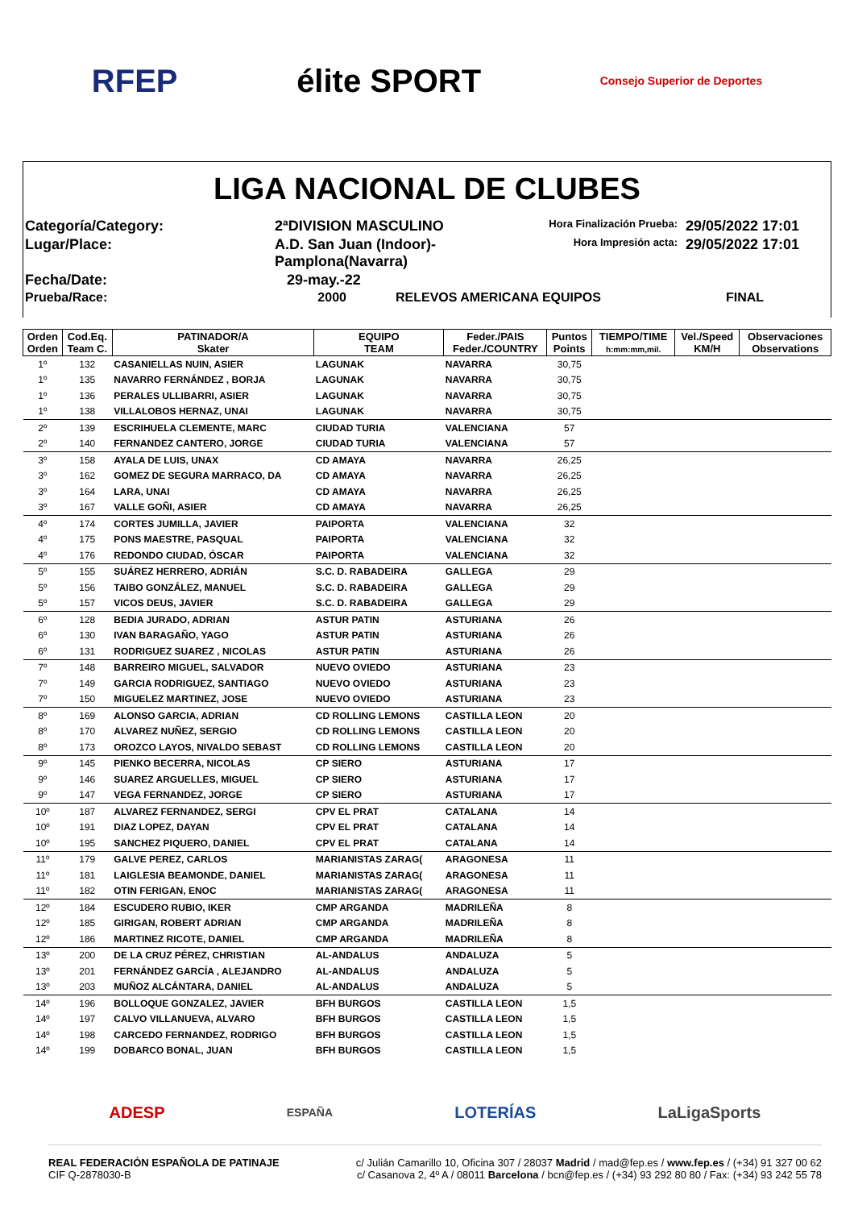RFEP élite SPORT Consejo Superior de Deportes
LIGA NACIONAL DE CLUBES
Categoría/Category:
2ªDIVISION MASCULINO
Hora Finalización Prueba:
29/05/2022 17:01
Lugar/Place:
A.D. San Juan (Indoor)-Pamplona(Navarra)
Hora Impresión acta:
29/05/2022 17:01
Fecha/Date:
29-may.-22
Prueba/Race:
2000
RELEVOS AMERICANA EQUIPOS
FINAL
| Orden Orden | Cod.Eq. Team C. | PATINADOR/A Skater | EQUIPO TEAM | Feder./PAIS Feder./COUNTRY | Puntos Points | TIEMPO/TIME h:mm:mm,mil. | Vel./Speed KM/H | Observaciones Observations |
| --- | --- | --- | --- | --- | --- | --- | --- | --- |
| 1º | 132 | CASANIELLAS NUIN, ASIER | LAGUNAK | NAVARRA | 30,75 | | | |
| 1º | 135 | NAVARRO FERNÁNDEZ , BORJA | LAGUNAK | NAVARRA | 30,75 | | | |
| 1º | 136 | PERALES ULLIBARRI, ASIER | LAGUNAK | NAVARRA | 30,75 | | | |
| 1º | 138 | VILLALOBOS HERNAZ, UNAI | LAGUNAK | NAVARRA | 30,75 | | | |
| 2º | 139 | ESCRIHUELA CLEMENTE, MARC | CIUDAD TURIA | VALENCIANA | 57 | | | |
| 2º | 140 | FERNANDEZ CANTERO, JORGE | CIUDAD TURIA | VALENCIANA | 57 | | | |
| 3º | 158 | AYALA DE LUIS, UNAX | CD AMAYA | NAVARRA | 26,25 | | | |
| 3º | 162 | GOMEZ DE SEGURA MARRACO, DA | CD AMAYA | NAVARRA | 26,25 | | | |
| 3º | 164 | LARA, UNAI | CD AMAYA | NAVARRA | 26,25 | | | |
| 3º | 167 | VALLE GOÑI, ASIER | CD AMAYA | NAVARRA | 26,25 | | | |
| 4º | 174 | CORTES JUMILLA, JAVIER | PAIPORTA | VALENCIANA | 32 | | | |
| 4º | 175 | PONS MAESTRE, PASQUAL | PAIPORTA | VALENCIANA | 32 | | | |
| 4º | 176 | REDONDO CIUDAD, ÓSCAR | PAIPORTA | VALENCIANA | 32 | | | |
| 5º | 155 | SUÁREZ HERRERO, ADRIÁN | S.C. D. RABADEIRA | GALLEGA | 29 | | | |
| 5º | 156 | TAIBO GONZÁLEZ, MANUEL | S.C. D. RABADEIRA | GALLEGA | 29 | | | |
| 5º | 157 | VICOS DEUS, JAVIER | S.C. D. RABADEIRA | GALLEGA | 29 | | | |
| 6º | 128 | BEDIA JURADO, ADRIAN | ASTUR PATIN | ASTURIANA | 26 | | | |
| 6º | 130 | IVAN BARAGAÑO, YAGO | ASTUR PATIN | ASTURIANA | 26 | | | |
| 6º | 131 | RODRIGUEZ SUAREZ , NICOLAS | ASTUR PATIN | ASTURIANA | 26 | | | |
| 7º | 148 | BARREIRO MIGUEL, SALVADOR | NUEVO OVIEDO | ASTURIANA | 23 | | | |
| 7º | 149 | GARCIA RODRIGUEZ, SANTIAGO | NUEVO OVIEDO | ASTURIANA | 23 | | | |
| 7º | 150 | MIGUELEZ MARTINEZ, JOSE | NUEVO OVIEDO | ASTURIANA | 23 | | | |
| 8º | 169 | ALONSO GARCIA, ADRIAN | CD ROLLING LEMONS | CASTILLA LEON | 20 | | | |
| 8º | 170 | ALVAREZ NUÑEZ, SERGIO | CD ROLLING LEMONS | CASTILLA LEON | 20 | | | |
| 8º | 173 | OROZCO LAYOS, NIVALDO SEBAST | CD ROLLING LEMONS | CASTILLA LEON | 20 | | | |
| 9º | 145 | PIENKO BECERRA, NICOLAS | CP SIERO | ASTURIANA | 17 | | | |
| 9º | 146 | SUAREZ ARGUELLES, MIGUEL | CP SIERO | ASTURIANA | 17 | | | |
| 9º | 147 | VEGA FERNANDEZ, JORGE | CP SIERO | ASTURIANA | 17 | | | |
| 10º | 187 | ALVAREZ FERNANDEZ, SERGI | CPV EL PRAT | CATALANA | 14 | | | |
| 10º | 191 | DIAZ LOPEZ, DAYAN | CPV EL PRAT | CATALANA | 14 | | | |
| 10º | 195 | SANCHEZ PIQUERO, DANIEL | CPV EL PRAT | CATALANA | 14 | | | |
| 11º | 179 | GALVE PEREZ, CARLOS | MARIANISTAS ZARAG( | ARAGONESA | 11 | | | |
| 11º | 181 | LAIGLESIA BEAMONDE, DANIEL | MARIANISTAS ZARAG( | ARAGONESA | 11 | | | |
| 11º | 182 | OTIN FERIGAN, ENOC | MARIANISTAS ZARAG( | ARAGONESA | 11 | | | |
| 12º | 184 | ESCUDERO RUBIO, IKER | CMP ARGANDA | MADRILEÑA | 8 | | | |
| 12º | 185 | GIRIGAN, ROBERT ADRIAN | CMP ARGANDA | MADRILEÑA | 8 | | | |
| 12º | 186 | MARTINEZ RICOTE, DANIEL | CMP ARGANDA | MADRILEÑA | 8 | | | |
| 13º | 200 | DE LA CRUZ PÉREZ, CHRISTIAN | AL-ANDALUS | ANDALUZA | 5 | | | |
| 13º | 201 | FERNÁNDEZ GARCÍA , ALEJANDRO | AL-ANDALUS | ANDALUZA | 5 | | | |
| 13º | 203 | MUÑOZ ALCÁNTARA, DANIEL | AL-ANDALUS | ANDALUZA | 5 | | | |
| 14º | 196 | BOLLOQUE GONZALEZ, JAVIER | BFH BURGOS | CASTILLA LEON | 1,5 | | | |
| 14º | 197 | CALVO VILLANUEVA, ALVARO | BFH BURGOS | CASTILLA LEON | 1,5 | | | |
| 14º | 198 | CARCEDO FERNANDEZ, RODRIGO | BFH BURGOS | CASTILLA LEON | 1,5 | | | |
| 14º | 199 | DOBARCO BONAL, JUAN | BFH BURGOS | CASTILLA LEON | 1,5 | | | |
ADESP ESPAÑA LOTERÍAS LaLigaSports
REAL FEDERACIÓN ESPAÑOLA DE PATINAJE
CIF Q-2878030-B
c/ Julián Camarillo 10, Oficina 307 / 28037 Madrid / mad@fep.es / www.fep.es / (+34) 91 327 00 62
c/ Casanova 2, 4º A / 08011 Barcelona / bcn@fep.es / (+34) 93 292 80 80 / Fax: (+34) 93 242 55 78